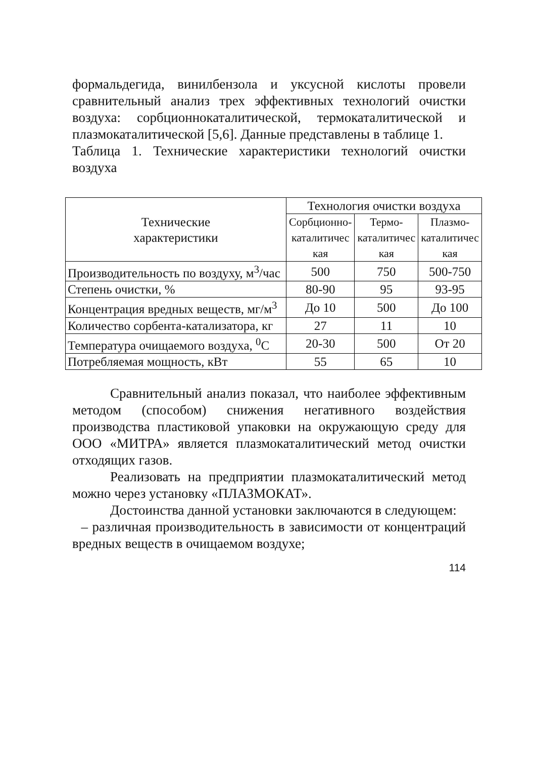формальдегида, винилбензола и уксусной кислоты провели сравнительный анализ трех эффективных технологий очистки воздуха: сорбционнокаталитической, термокаталитической и плазмокаталитической [5,6]. Данные представлены в таблице 1.
Таблица 1. Технические характеристики технологий очистки воздуха
| Технические характеристики | Технология очистки воздуха | | |
| --- | --- | --- | --- |
| | Сорбционно- каталитичес кая | Термо- каталитичес кая | Плазмо- каталитичес кая |
| Производительность по воздуху, м<sup>3</sup>/час | 500 | 750 | 500-750 |
| Степень очистки, % | 80-90 | 95 | 93-95 |
| Концентрация вредных веществ, мг/м<sup>3</sup> | До 10 | 500 | До 100 |
| Количество сорбента-катализатора, кг | 27 | 11 | 10 |
| Температура очищаемого воздуха, <sup>0</sup>С | 20-30 | 500 | От 20 |
| Потребляемая мощность, кВт | 55 | 65 | 10 |
Сравнительный анализ показал, что наиболее эффективным методом (способом) снижения негативного воздействия производства пластиковой упаковки на окружающую среду для ООО «МИТРА» является плазмокаталитический метод очистки отходящих газов.
Реализовать на предприятии плазмокаталитический метод можно через установку «ПЛАЗМОКАТ».
Достоинства данной установки заключаются в следующем:
– различная производительность в зависимости от концентраций вредных веществ в очищаемом воздухе;
114